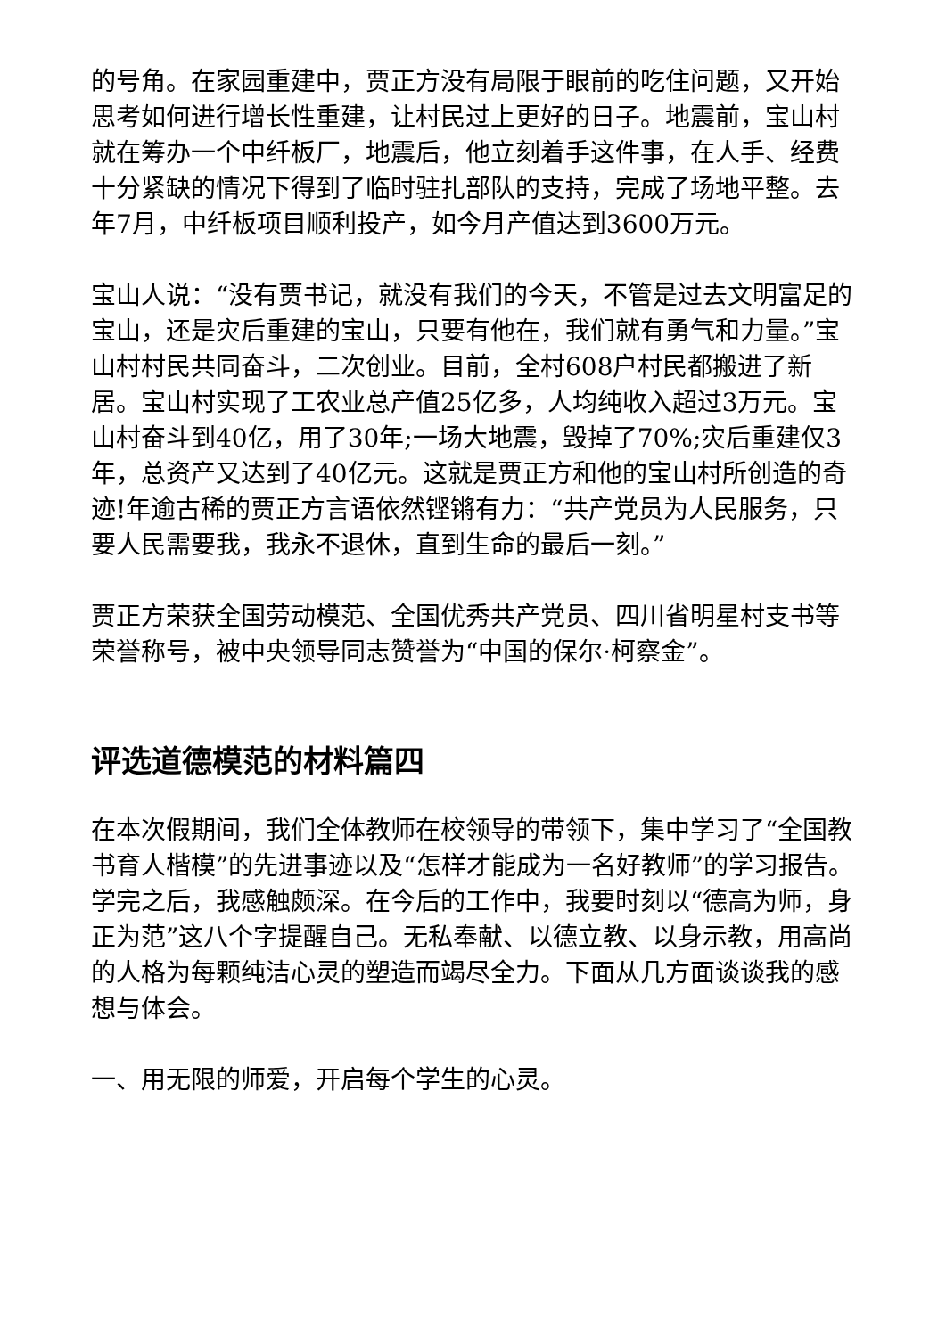的号角。在家园重建中，贾正方没有局限于眼前的吃住问题，又开始思考如何进行增长性重建，让村民过上更好的日子。地震前，宝山村就在筹办一个中纤板厂，地震后，他立刻着手这件事，在人手、经费十分紧缺的情况下得到了临时驻扎部队的支持，完成了场地平整。去年7月，中纤板项目顺利投产，如今月产值达到3600万元。
宝山人说：“没有贾书记，就没有我们的今天，不管是过去文明富足的宝山，还是灾后重建的宝山，只要有他在，我们就有勇气和力量。”宝山村村民共同奋斗，二次创业。目前，全村608户村民都搬进了新居。宝山村实现了工农业总产值25亿多，人均纯收入超过3万元。宝山村奋斗到40亿，用了30年;一场大地震，毁掉了70%;灾后重建仅3年，总资产又达到了40亿元。这就是贾正方和他的宝山村所创造的奇迹!年逾古稀的贾正方言语依然铿锵有力：“共产党员为人民服务，只要人民需要我，我永不退休，直到生命的最后一刻。”
贾正方荣获全国劳动模范、全国优秀共产党员、四川省明星村支书等荣誉称号，被中央领导同志赞誉为“中国的保尔·柯察金”。
评选道德模范的材料篇四
在本次假期间，我们全体教师在校领导的带领下，集中学习了“全国教书育人楷模”的先进事迹以及“怎样才能成为一名好教师”的学习报告。学完之后，我感触颇深。在今后的工作中，我要时刻以“德高为师，身正为范”这八个字提醒自己。无私奉献、以德立教、以身示教，用高尚的人格为每颗纯洁心灵的塑造而竭尽全力。下面从几方面谈谈我的感想与体会。
一、用无限的师爱，开启每个学生的心灵。